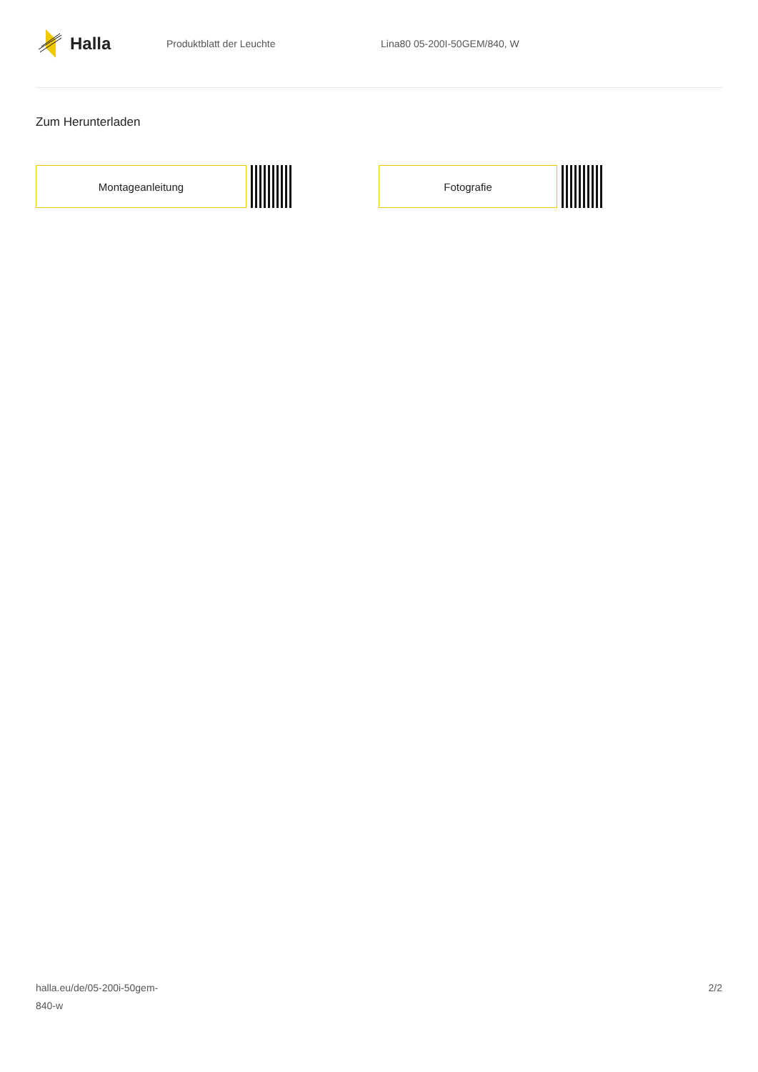Halla
Produktblatt der Leuchte Lina80 05-200I-50GEM/840, W
Zum Herunterladen
Montageanleitung Fotografie
halla.eu/de/05-200i-50gem-
840-w
2/2